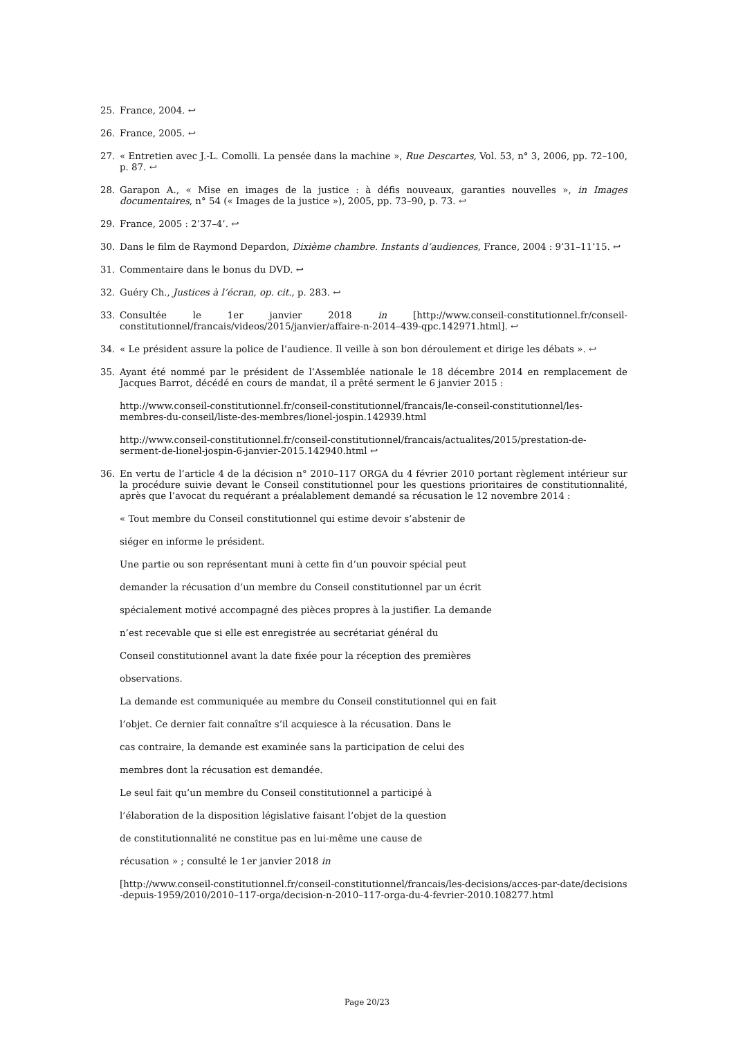25. France, 2004. ↩
26. France, 2005. ↩
27. « Entretien avec J.-L. Comolli. La pensée dans la machine », Rue Descartes, Vol. 53, n° 3, 2006, pp. 72–100, p. 87. ↩
28. Garapon A., « Mise en images de la justice : à défis nouveaux, garanties nouvelles », in Images documentaires, n° 54 (« Images de la justice »), 2005, pp. 73–90, p. 73. ↩
29. France, 2005 : 2’37–4’. ↩
30. Dans le film de Raymond Depardon, Dixième chambre. Instants d’audiences, France, 2004 : 9’31–11’15. ↩
31. Commentaire dans le bonus du DVD. ↩
32. Guéry Ch., Justices à l’écran, op. cit., p. 283. ↩
33. Consultée le 1er janvier 2018 in [http://www.conseil-constitutionnel.fr/conseil-constitutionnel/francais/videos/2015/janvier/affaire-n-2014–439-qpc.142971.html]. ↩
34. « Le président assure la police de l’audience. Il veille à son bon déroulement et dirige les débats ». ↩
35. Ayant été nommé par le président de l’Assemblée nationale le 18 décembre 2014 en remplacement de Jacques Barrot, décédé en cours de mandat, il a prêté serment le 6 janvier 2015 :
http://www.conseil-constitutionnel.fr/conseil-constitutionnel/francais/le-conseil-constitutionnel/les-membres-du-conseil/liste-des-membres/lionel-jospin.142939.html
http://www.conseil-constitutionnel.fr/conseil-constitutionnel/francais/actualites/2015/prestation-de-serment-de-lionel-jospin-6-janvier-2015.142940.html ↩
36. En vertu de l’article 4 de la décision n° 2010–117 ORGA du 4 février 2010 portant règlement intérieur sur la procédure suivie devant le Conseil constitutionnel pour les questions prioritaires de constitutionnalité, après que l’avocat du requérant a préalablement demandé sa récusation le 12 novembre 2014 :
« Tout membre du Conseil constitutionnel qui estime devoir s’abstenir de
siéger en informe le président.
Une partie ou son représentant muni à cette fin d’un pouvoir spécial peut
demander la récusation d’un membre du Conseil constitutionnel par un écrit
spécialement motivé accompagné des pièces propres à la justifier. La demande
n’est recevable que si elle est enregistrée au secrétariat général du
Conseil constitutionnel avant la date fixée pour la réception des premières
observations.
La demande est communiquée au membre du Conseil constitutionnel qui en fait
l’objet. Ce dernier fait connaître s’il acquiesce à la récusation. Dans le
cas contraire, la demande est examinée sans la participation de celui des
membres dont la récusation est demandée.
Le seul fait qu’un membre du Conseil constitutionnel a participé à
l’élaboration de la disposition législative faisant l’objet de la question
de constitutionnalité ne constitue pas en lui-même une cause de
récusation » ; consulté le 1er janvier 2018 in
[http://www.conseil-constitutionnel.fr/conseil-constitutionnel/francais/les-decisions/acces-par-date/decisions-depuis-1959/2010/2010–117-orga/decision-n-2010–117-orga-du-4-fevrier-2010.108277.html
Page 20/23